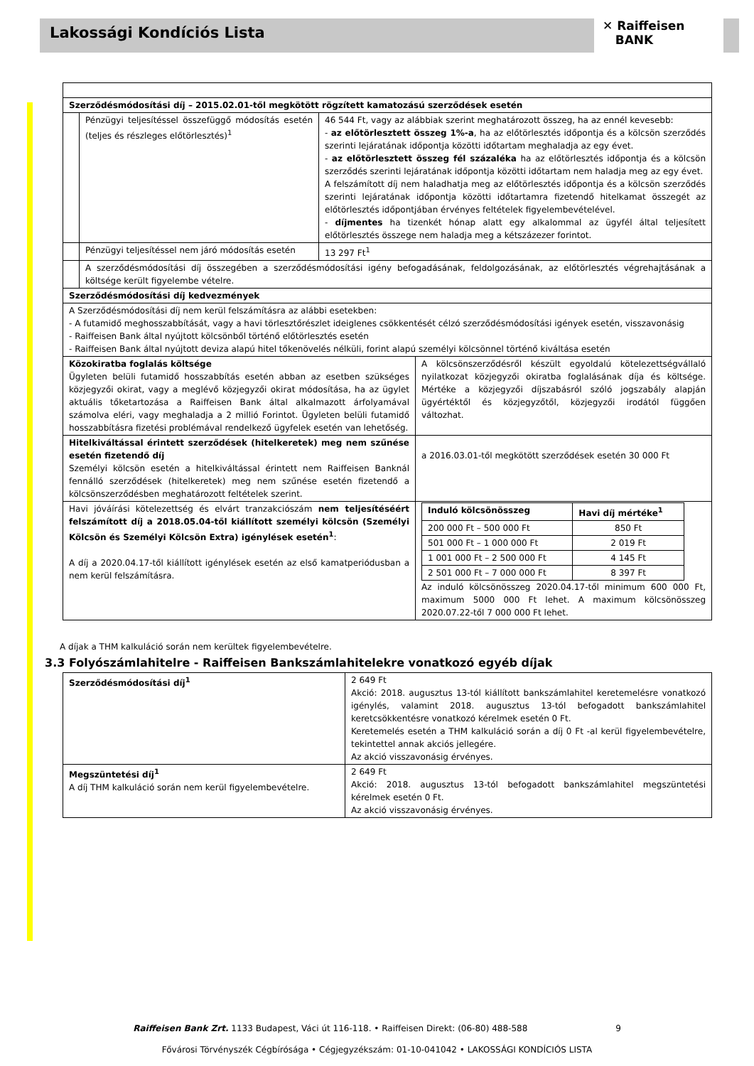Lakossági Kondíciós Lista
✕ Raiffeisen
BANK
| Szerződésmódosítási díj – 2015.02.01-től megkötött rögzített kamatozású szerződések esetén | | | |
| --- | --- | --- | --- |
| | Pénzügyi teljesítéssel összefüggő módosítás esetén (teljes és részleges előtörlesztés)<sup>1</sup> | 46 544 Ft, vagy az alábbiak szerint meghatározott összeg, ha az ennél kevesebb: - az előtörlesztett összeg 1%-a , ha az előtörlesztés időpontja és a kölcsön szerződés szerinti lejáratának időpontja közötti időtartam meghaladja az egy évet. - az előtörlesztett összeg fél százaléka ha az előtörlesztés időpontja és a kölcsön szerződés szerinti lejáratának időpontja közötti időtartam nem haladja meg az egy évet. A felszámított díj nem haladhatja meg az előtörlesztés időpontja és a kölcsön szerződés szerinti lejáratának időpontja közötti időtartamra fizetendő hitelkamat összegét az előtörlesztés időpontjában érvényes feltételek figyelembevételével. - díjmentes ha tizenkét hónap alatt egy alkalommal az ügyfél által teljesített előtörlesztés összege nem haladja meg a kétszázezer forintot. | |
| | Pénzügyi teljesítéssel nem járó módosítás esetén | 13 297 Ft<sup>1</sup> | |
| | A szerződésmódosítási díj összegében a szerződésmódosítási igény befogadásának, feldolgozásának, az előtörlesztés végrehajtásának a költsége került figyelembe vételre. | | |
| Szerződésmódosítási díj kedvezmények | | | |
| A Szerződésmódosítási díj nem kerül felszámításra az alábbi esetekben: - A futamidő meghosszabbítását, vagy a havi törlesztőrészlet ideiglenes csökkentését célzó szerződésmódosítási igények esetén, visszavonásig - Raiffeisen Bank által nyújtott kölcsönből történő előtörlesztés esetén - Raiffeisen Bank által nyújtott deviza alapú hitel tőkenövelés nélküli, forint alapú személyi kölcsönnel történő kiváltása esetén | | | |
| Közokiratba foglalás költsége Ügyleten belüli futamidő hosszabbítás esetén abban az esetben szükséges közjegyzői okirat, vagy a meglévő közjegyzői okirat módosítása, ha az ügylet aktuális tőketartozása a Raiffeisen Bank által alkalmazott árfolyamával számolva eléri, vagy meghaladja a 2 millió Forintot. Ügyleten belüli futamidő hosszabbításra fizetési problémával rendelkező ügyfelek esetén van lehetőség. | | | A kölcsönszerződésről készült egyoldalú kötelezettségvállaló nyilatkozat közjegyzői okiratba foglalásának díja és költsége. Mértéke a közjegyzői díjszabásról szóló jogszabály alapján ügyértéktől és közjegyzőtől, közjegyzői irodától függően változhat. |
| Hitelkiváltással érintett szerződések (hitelkeretek) meg nem szűnése esetén fizetendő díj Személyi kölcsön esetén a hitelkiváltással érintett nem Raiffeisen Banknál fennálló szerződések (hitelkeretek) meg nem szűnése esetén fizetendő a kölcsönszerződésben meghatározott feltételek szerint. | | | a 2016.03.01-től megkötött szerződések esetén 30 000 Ft |
| Havi jóváírási kötelezettség és elvárt tranzakciószám nem teljesítéséért felszámított díj a 2018.05.04-től kiállított személyi kölcsön (Személyi Kölcsön és Személyi Kölcsön Extra) igénylések esetén<sup>1</sup> : A díj a 2020.04.17-től kiállított igénylések esetén az első kamatperiódusban a nem kerül felszámításra. | | | / Induló kölcsönösszeg / Havi díj mértéke<sup>1</sup> / / --- / --- / / 200 000 Ft – 500 000 Ft / 850 Ft / / 501 000 Ft – 1 000 000 Ft / 2 019 Ft / / 1 001 000 Ft – 2 500 000 Ft / 4 145 Ft / / 2 501 000 Ft – 7 000 000 Ft / 8 397 Ft / Az induló kölcsönösszeg 2020.04.17-től minimum 600 000 Ft, maximum 5000 000 Ft lehet. A maximum kölcsönösszeg 2020.07.22-től 7 000 000 Ft lehet. |
A díjak a THM kalkuláció során nem kerültek figyelembevételre.
3.3 Folyószámlahitelre - Raiffeisen Bankszámlahitelekre vonatkozó egyéb díjak
| Szerződésmódosítási díj<sup>1</sup> | 2 649 Ft Akció: 2018. augusztus 13-tól kiállított bankszámlahitel keretemelésre vonatkozó igénylés, valamint 2018. augusztus 13-tól befogadott bankszámlahitel keretcsökkentésre vonatkozó kérelmek esetén 0 Ft. Keretemelés esetén a THM kalkuláció során a díj 0 Ft -al kerül figyelembevételre, tekintettel annak akciós jellegére. Az akció visszavonásig érvényes. |
| Megszüntetési díj<sup>1</sup> A díj THM kalkuláció során nem kerül figyelembevételre. | 2 649 Ft Akció: 2018. augusztus 13-tól befogadott bankszámlahitel megszüntetési kérelmek esetén 0 Ft. Az akció visszavonásig érvényes. |
Raiffeisen Bank Zrt. 1133 Budapest, Váci út 116-118. • Raiffeisen Direkt: (06-80) 488-588 9
Fővárosi Törvényszék Cégbírósága • Cégjegyzékszám: 01-10-041042 • LAKOSSÁGI KONDÍCIÓS LISTA